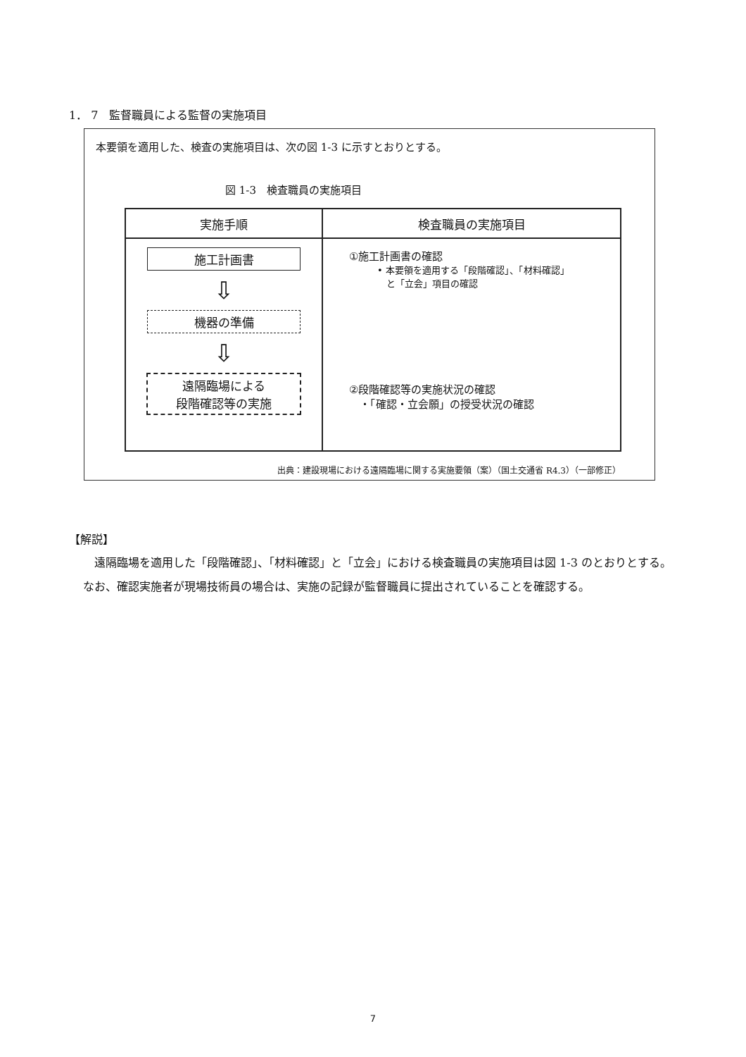1． 7　監督職員による監督の実施項目
本要領を適用した、検査の実施項目は、次の図 1-3 に示すとおりとする。
図 1-3　検査職員の実施項目
| 実施手順 | 検査職員の実施項目 |
| --- | --- |
| 施工計画書 ⇩ 機器の準備 ⇩ 遠隔臨場による 段階確認等の実施 | ①施工計画書の確認 • 本要領を適用する「段階確認」、「材料確認」 と「立会」項目の確認 ②段階確認等の実施状況の確認 ・「確認・立会願」の授受状況の確認 |
出典：建設現場における遠隔臨場に関する実施要領（案）（国土交通省 R4.3）（一部修正）
【解説】
遠隔臨場を適用した「段階確認」、「材料確認」と「立会」における検査職員の実施項目は図 1-3 のとおりとする。なお、確認実施者が現場技術員の場合は、実施の記録が監督職員に提出されていることを確認する。
7